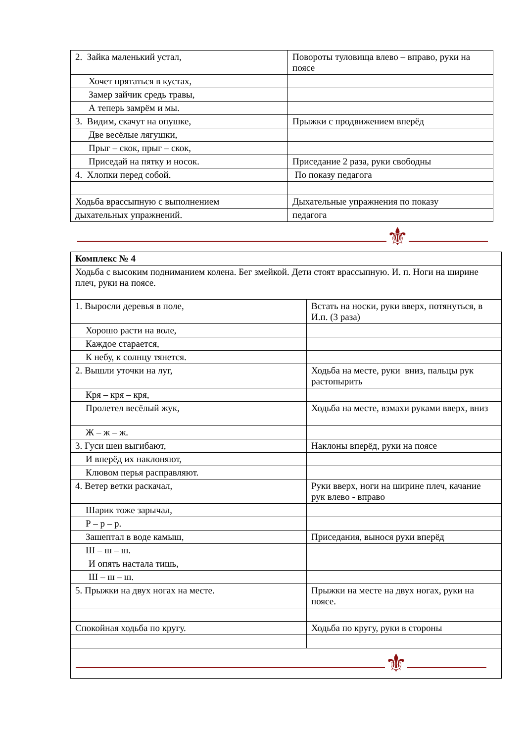| 2. Зайка маленький устал, | Повороты туловища влево – вправо, руки на поясе |
| Хочет прятаться в кустах, | |
| Замер зайчик средь травы, | |
| А теперь замрём и мы. | |
| 3. Видим, скачут на опушке, | Прыжки с продвижением вперёд |
| Две весёлые лягушки, | |
| Прыг – скок, прыг – скок, | |
| Приседай на пятку и носок. | Приседание 2 раза, руки свободны |
| 4. Хлопки перед собой. | По показу педагога |
| Ходьба врассыпную с выполнением | Дыхательные упражнения по показу |
| дыхательных упражнений. | педагога |
⚜
| Комплекс № 4 | |
| Ходьба с высоким подниманием колена. Бег змейкой. Дети стоят врассыпную. И. п. Ноги на ширине плеч, руки на поясе. | |
| 1. Выросли деревья в поле, | Встать на носки, руки вверх, потянуться, в И.п. (3 раза) |
| Хорошо расти на воле, | |
| Каждое старается, | |
| К небу, к солнцу тянется. | |
| 2. Вышли уточки на луг, | Ходьба на месте, руки вниз, пальцы рук растопырить |
| Кря – кря – кря, | |
| Пролетел весёлый жук, | Ходьба на месте, взмахи руками вверх, вниз |
| Ж – ж – ж. | |
| 3. Гуси шеи выгибают, | Наклоны вперёд, руки на поясе |
| И вперёд их наклоняют, | |
| Клювом перья расправляют. | |
| 4. Ветер ветки раскачал, | Руки вверх, ноги на ширине плеч, качание рук влево - вправо |
| Шарик тоже зарычал, | |
| Р – р – р. | |
| Зашептал в воде камыш, | Приседания, вынося руки вперёд |
| Ш – ш – ш. | |
| И опять настала тишь, | |
| Ш – ш – ш. | |
| 5. Прыжки на двух ногах на месте. | Прыжки на месте на двух ногах, руки на поясе. |
| Спокойная ходьба по кругу. | Ходьба по кругу, руки в стороны |
| ⚜ | |